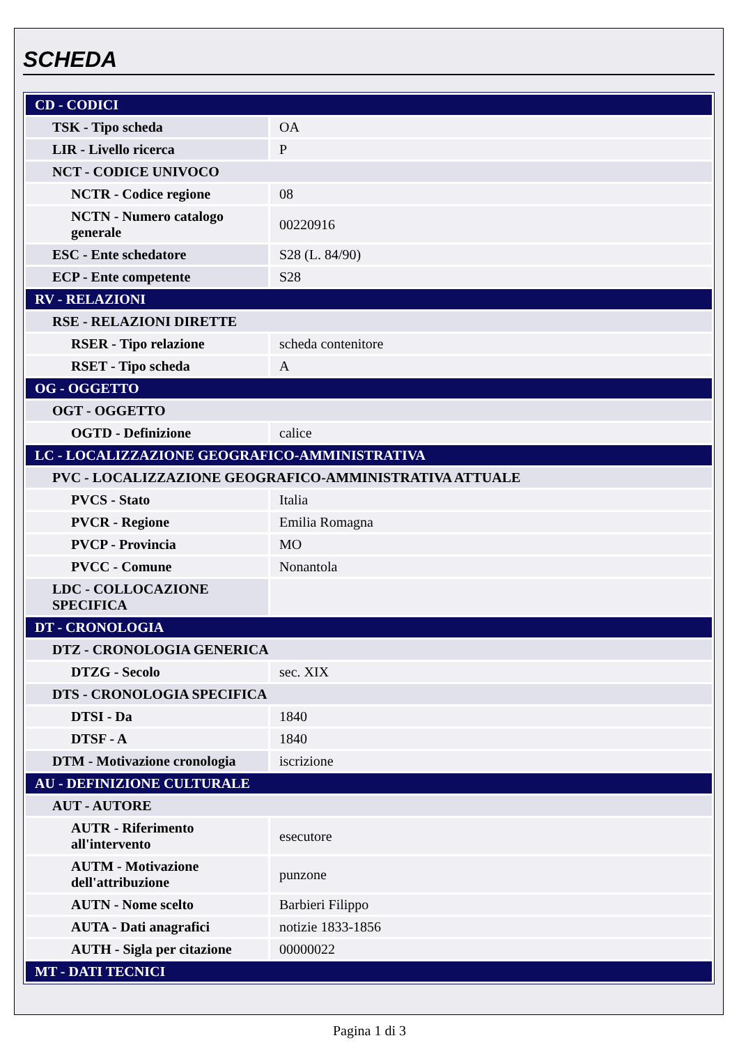SCHEDA
| CD - CODICI | |
| TSK - Tipo scheda | OA |
| LIR - Livello ricerca | P |
| NCT - CODICE UNIVOCO | |
| NCTR - Codice regione | 08 |
| NCTN - Numero catalogo generale | 00220916 |
| ESC - Ente schedatore | S28 (L. 84/90) |
| ECP - Ente competente | S28 |
| RV - RELAZIONI | |
| RSE - RELAZIONI DIRETTE | |
| RSER - Tipo relazione | scheda contenitore |
| RSET - Tipo scheda | A |
| OG - OGGETTO | |
| OGT - OGGETTO | |
| OGTD - Definizione | calice |
| LC - LOCALIZZAZIONE GEOGRAFICO-AMMINISTRATIVA | |
| PVC - LOCALIZZAZIONE GEOGRAFICO-AMMINISTRATIVA ATTUALE | |
| PVCS - Stato | Italia |
| PVCR - Regione | Emilia Romagna |
| PVCP - Provincia | MO |
| PVCC - Comune | Nonantola |
| LDC - COLLOCAZIONE SPECIFICA | |
| DT - CRONOLOGIA | |
| DTZ - CRONOLOGIA GENERICA | |
| DTZG - Secolo | sec. XIX |
| DTS - CRONOLOGIA SPECIFICA | |
| DTSI - Da | 1840 |
| DTSF - A | 1840 |
| DTM - Motivazione cronologia | iscrizione |
| AU - DEFINIZIONE CULTURALE | |
| AUT - AUTORE | |
| AUTR - Riferimento all'intervento | esecutore |
| AUTM - Motivazione dell'attribuzione | punzone |
| AUTN - Nome scelto | Barbieri Filippo |
| AUTA - Dati anagrafici | notizie 1833-1856 |
| AUTH - Sigla per citazione | 00000022 |
| MT - DATI TECNICI | |
Pagina 1 di 3